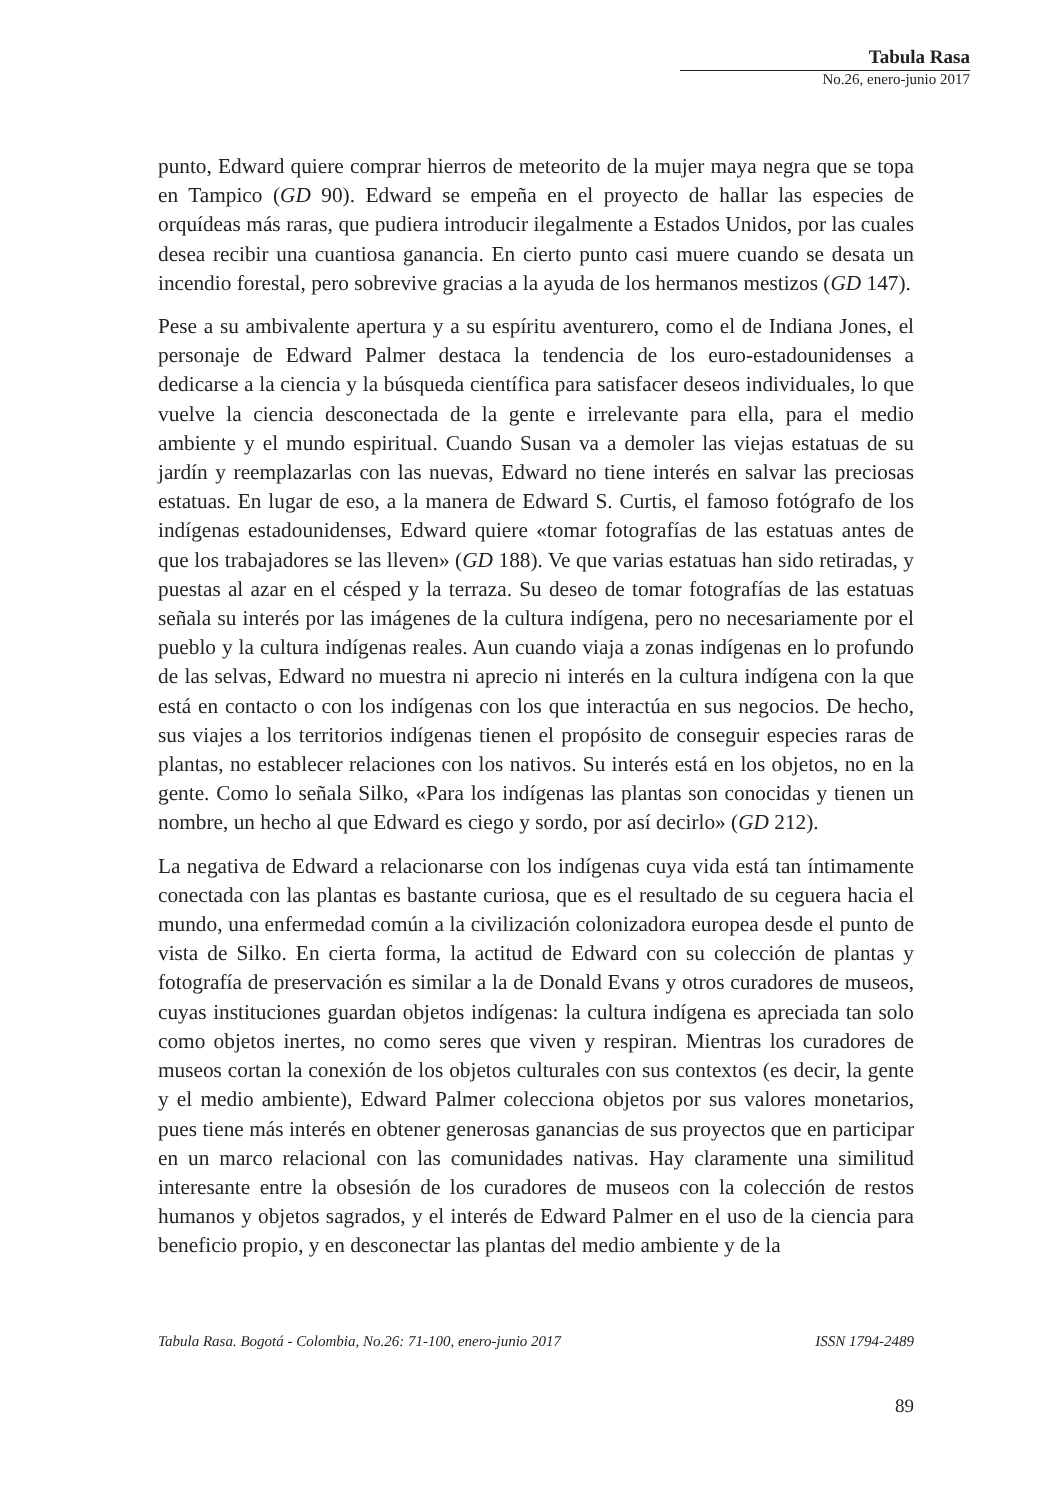Tabula Rasa
No.26, enero-junio 2017
punto, Edward quiere comprar hierros de meteorito de la mujer maya negra que se topa en Tampico (GD 90). Edward se empeña en el proyecto de hallar las especies de orquídeas más raras, que pudiera introducir ilegalmente a Estados Unidos, por las cuales desea recibir una cuantiosa ganancia. En cierto punto casi muere cuando se desata un incendio forestal, pero sobrevive gracias a la ayuda de los hermanos mestizos (GD 147).
Pese a su ambivalente apertura y a su espíritu aventurero, como el de Indiana Jones, el personaje de Edward Palmer destaca la tendencia de los euro-estadounidenses a dedicarse a la ciencia y la búsqueda científica para satisfacer deseos individuales, lo que vuelve la ciencia desconectada de la gente e irrelevante para ella, para el medio ambiente y el mundo espiritual. Cuando Susan va a demoler las viejas estatuas de su jardín y reemplazarlas con las nuevas, Edward no tiene interés en salvar las preciosas estatuas. En lugar de eso, a la manera de Edward S. Curtis, el famoso fotógrafo de los indígenas estadounidenses, Edward quiere «tomar fotografías de las estatuas antes de que los trabajadores se las lleven» (GD 188). Ve que varias estatuas han sido retiradas, y puestas al azar en el césped y la terraza. Su deseo de tomar fotografías de las estatuas señala su interés por las imágenes de la cultura indígena, pero no necesariamente por el pueblo y la cultura indígenas reales. Aun cuando viaja a zonas indígenas en lo profundo de las selvas, Edward no muestra ni aprecio ni interés en la cultura indígena con la que está en contacto o con los indígenas con los que interactúa en sus negocios. De hecho, sus viajes a los territorios indígenas tienen el propósito de conseguir especies raras de plantas, no establecer relaciones con los nativos. Su interés está en los objetos, no en la gente. Como lo señala Silko, «Para los indígenas las plantas son conocidas y tienen un nombre, un hecho al que Edward es ciego y sordo, por así decirlo» (GD 212).
La negativa de Edward a relacionarse con los indígenas cuya vida está tan íntimamente conectada con las plantas es bastante curiosa, que es el resultado de su ceguera hacia el mundo, una enfermedad común a la civilización colonizadora europea desde el punto de vista de Silko. En cierta forma, la actitud de Edward con su colección de plantas y fotografía de preservación es similar a la de Donald Evans y otros curadores de museos, cuyas instituciones guardan objetos indígenas: la cultura indígena es apreciada tan solo como objetos inertes, no como seres que viven y respiran. Mientras los curadores de museos cortan la conexión de los objetos culturales con sus contextos (es decir, la gente y el medio ambiente), Edward Palmer colecciona objetos por sus valores monetarios, pues tiene más interés en obtener generosas ganancias de sus proyectos que en participar en un marco relacional con las comunidades nativas. Hay claramente una similitud interesante entre la obsesión de los curadores de museos con la colección de restos humanos y objetos sagrados, y el interés de Edward Palmer en el uso de la ciencia para beneficio propio, y en desconectar las plantas del medio ambiente y de la
Tabula Rasa. Bogotá - Colombia, No.26: 71-100, enero-junio 2017 ISSN 1794-2489
89